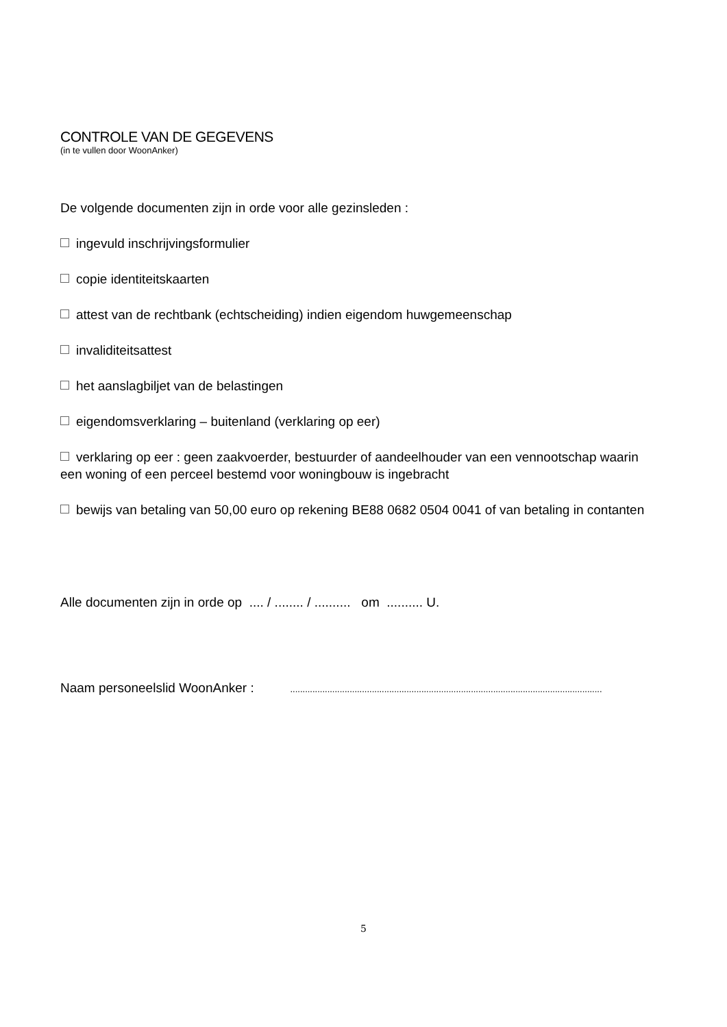CONTROLE VAN DE GEGEVENS
(in te vullen door WoonAnker)
De volgende documenten zijn in orde voor alle gezinsleden :
ingevuld inschrijvingsformulier
copie identiteitskaarten
attest van de rechtbank (echtscheiding) indien eigendom huwgemeenschap
invaliditeitsattest
het aanslagbiljet van de belastingen
eigendomsverklaring – buitenland (verklaring op eer)
verklaring op eer : geen zaakvoerder, bestuurder of aandeelhouder van een vennootschap waarin een woning of een perceel bestemd voor woningbouw is ingebracht
bewijs van betaling van 50,00 euro op rekening BE88 0682 0504 0041 of van betaling in contanten
Alle documenten zijn in orde op .... / ........ / .......... om .......... U.
Naam personeelslid WoonAnker : ..............................................................................................................................
5